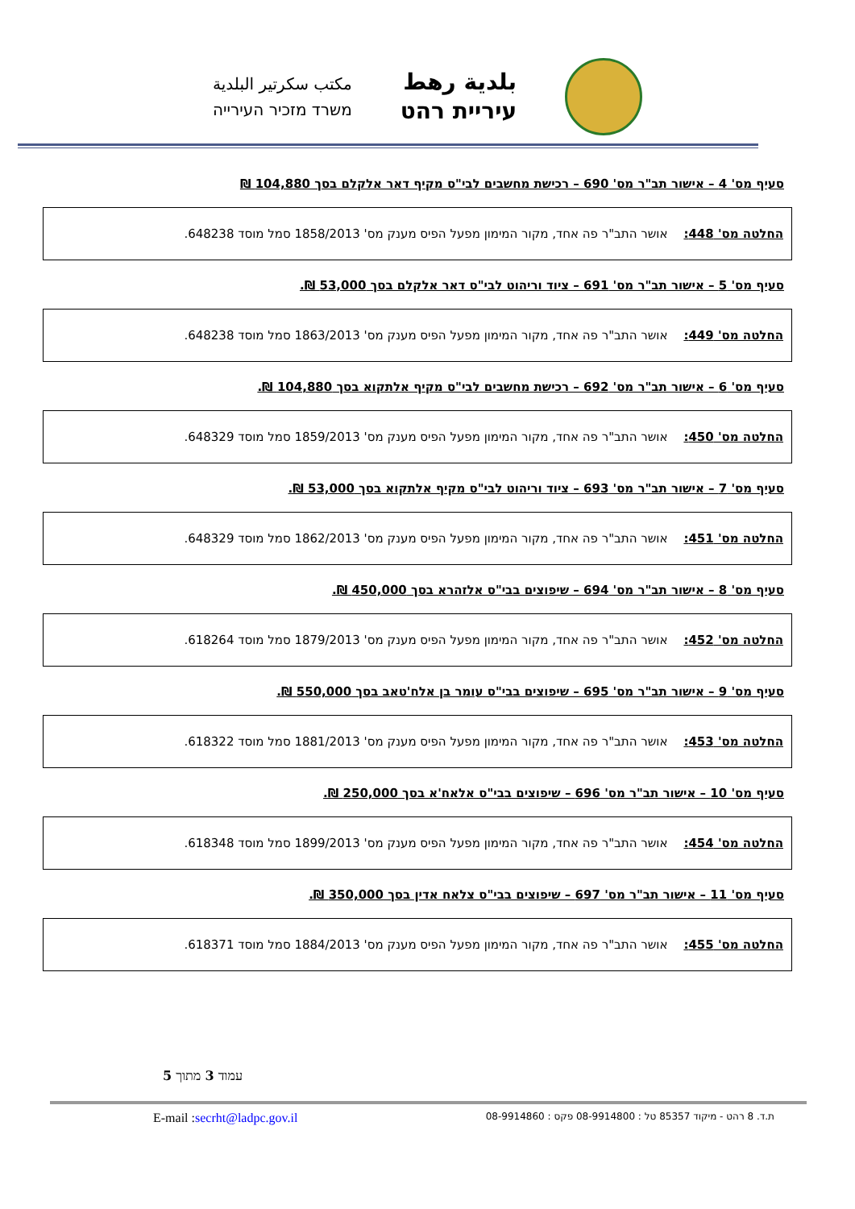بلدية رهط
עיריית רהט
مكتب سكرتير البلدية
משרד מזכיר העירייה
סעיף מס' 4 – אישור תב"ר מס' 690 – רכישת מחשבים לבי"ס מקיף דאר אלקלם בסך 104,880 ₪
החלטה מס' 448: אושר התב"ר פה אחד, מקור המימון מפעל הפיס מענק מס' 1858/2013 סמל מוסד 648238.
סעיף מס' 5 – אישור תב"ר מס' 691 – ציוד וריהוט לבי"ס דאר אלקלם בסך 53,000 ₪.
החלטה מס' 449: אושר התב"ר פה אחד, מקור המימון מפעל הפיס מענק מס' 1863/2013 סמל מוסד 648238.
סעיף מס' 6 – אישור תב"ר מס' 692 – רכישת מחשבים לבי"ס מקיף אלתקוא בסך 104,880 ₪.
החלטה מס' 450: אושר התב"ר פה אחד, מקור המימון מפעל הפיס מענק מס' 1859/2013 סמל מוסד 648329.
סעיף מס' 7 – אישור תב"ר מס' 693 – ציוד וריהוט לבי"ס מקיף אלתקוא בסך 53,000 ₪.
החלטה מס' 451: אושר התב"ר פה אחד, מקור המימון מפעל הפיס מענק מס' 1862/2013 סמל מוסד 648329.
סעיף מס' 8 – אישור תב"ר מס' 694 – שיפוצים בבי"ס אלזהרא בסך 450,000 ₪.
החלטה מס' 452: אושר התב"ר פה אחד, מקור המימון מפעל הפיס מענק מס' 1879/2013 סמל מוסד 618264.
סעיף מס' 9 – אישור תב"ר מס' 695 – שיפוצים בבי"ס עומר בן אלח'טאב בסך 550,000 ₪.
החלטה מס' 453: אושר התב"ר פה אחד, מקור המימון מפעל הפיס מענק מס' 1881/2013 סמל מוסד 618322.
סעיף מס' 10 – אישור תב"ר מס' 696 – שיפוצים בבי"ס אלאח'א בסך 250,000 ₪.
החלטה מס' 454: אושר התב"ר פה אחד, מקור המימון מפעל הפיס מענק מס' 1899/2013 סמל מוסד 618348.
סעיף מס' 11 – אישור תב"ר מס' 697 – שיפוצים בבי"ס צלאח אדין בסך 350,000 ₪.
החלטה מס' 455: אושר התב"ר פה אחד, מקור המימון מפעל הפיס מענק מס' 1884/2013 סמל מוסד 618371.
עמוד 3 מתוך 5
ת.ד. 8 רהט - מיקוד 85357 טל : 08-9914800 פקס : 08-9914860 E-mail :secrht@ladpc.gov.il